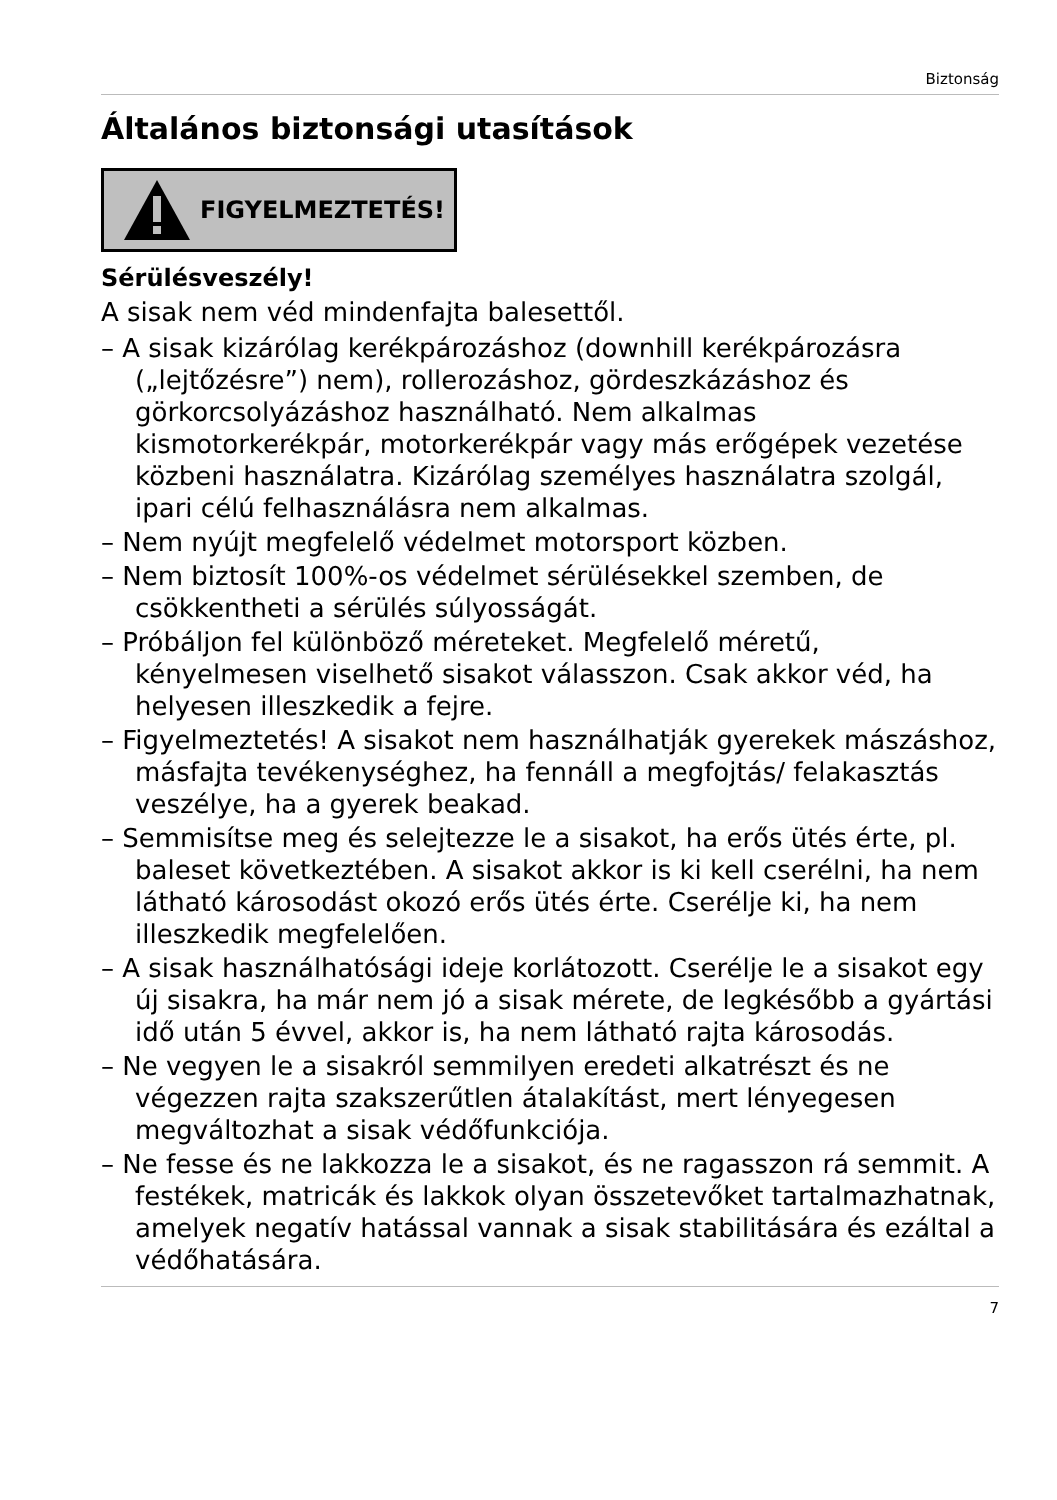Biztonság
Általános biztonsági utasítások
FIGYELMEZTETÉS!
Sérülésveszély!
A sisak nem véd mindenfajta balesettől.
– A sisak kizárólag kerékpározáshoz (downhill kerékpározásra („lejtőzésre”) nem), rollerozáshoz, gördeszkázáshoz és görkorcsolyázáshoz használható. Nem alkalmas kismotorkerékpár, motorkerékpár vagy más erőgépek vezetése közbeni használatra. Kizárólag személyes használatra szolgál, ipari célú felhasználásra nem alkalmas.
– Nem nyújt megfelelő védelmet motorsport közben.
– Nem biztosít 100%-os védelmet sérülésekkel szemben, de csökkentheti a sérülés súlyosságát.
– Próbáljon fel különböző méreteket. Megfelelő méretű, kényelmesen viselhető sisakot válasszon. Csak akkor véd, ha helyesen illeszkedik a fejre.
– Figyelmeztetés! A sisakot nem használhatják gyerekek mászáshoz, másfajta tevékenységhez, ha fennáll a megfojtás/ felakasztás veszélye, ha a gyerek beakad.
– Semmisítse meg és selejtezze le a sisakot, ha erős ütés érte, pl. baleset következtében. A sisakot akkor is ki kell cserélni, ha nem látható károsodást okozó erős ütés érte. Cserélje ki, ha nem illeszkedik megfelelően.
– A sisak használhatósági ideje korlátozott. Cserélje le a sisakot egy új sisakra, ha már nem jó a sisak mérete, de legkésőbb a gyártási idő után 5 évvel, akkor is, ha nem látható rajta károsodás.
– Ne vegyen le a sisakról semmilyen eredeti alkatrészt és ne végezzen rajta szakszerűtlen átalakítást, mert lényegesen megváltozhat a sisak védőfunkciója.
– Ne fesse és ne lakkozza le a sisakot, és ne ragasszon rá semmit. A festékek, matricák és lakkok olyan összetevőket tartalmazhatnak, amelyek negatív hatással vannak a sisak stabilitására és ezáltal a védőhatására.
7